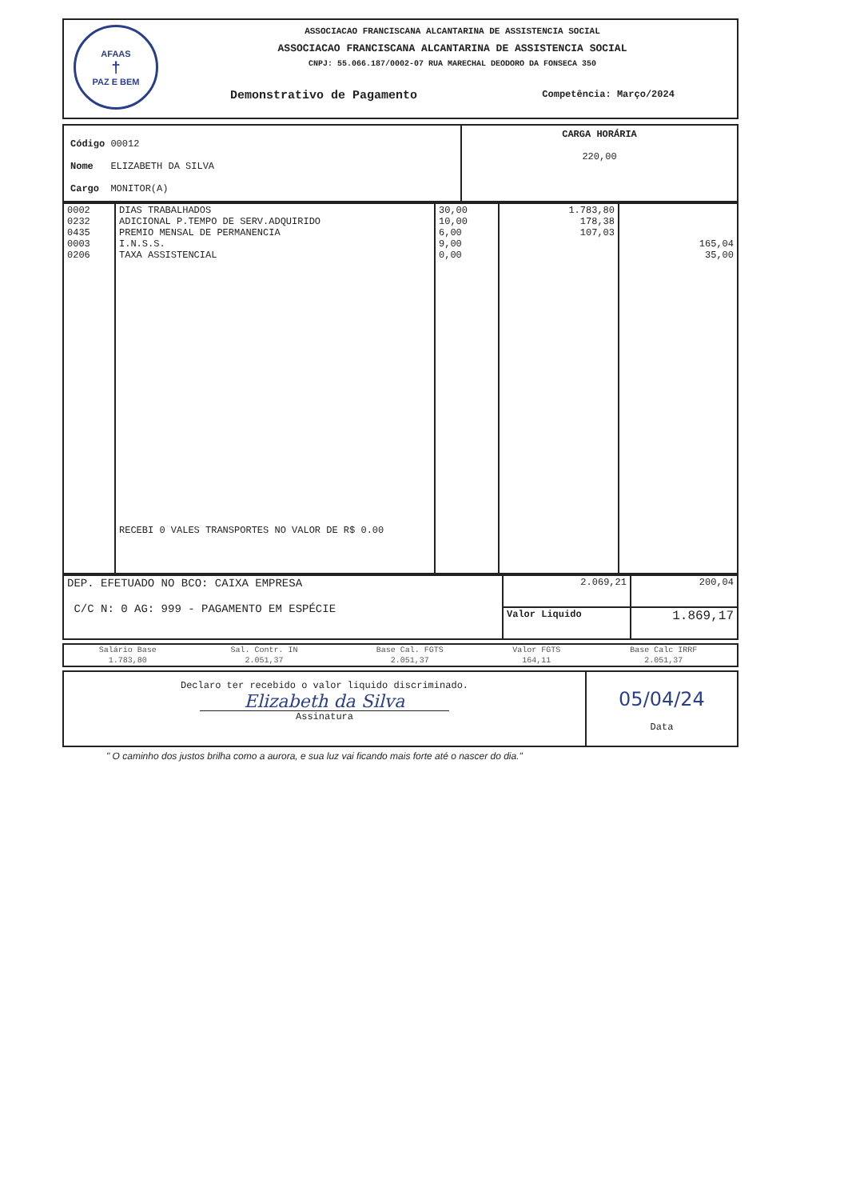AFAAS
†
PAZ E BEM
ASSOCIACAO FRANCISCANA ALCANTARINA DE ASSISTENCIA SOCIAL
ASSOCIACAO FRANCISCANA ALCANTARINA DE ASSISTENCIA SOCIAL
CNPJ: 55.066.187/0002-07 RUA MARECHAL DEODORO DA FONSECA 350
Demonstrativo de Pagamento Competência: Março/2024
| Código 00012 Nome ELIZABETH DA SILVA Cargo MONITOR(A) | CARGA HORÁRIA 220,00 |
| 0002 0232 0435 0003 0206 | DIAS TRABALHADOS ADICIONAL P.TEMPO DE SERV.ADQUIRIDO PREMIO MENSAL DE PERMANENCIA I.N.S.S. TAXA ASSISTENCIAL RECEBI 0 VALES TRANSPORTES NO VALOR DE R$ 0.00 | 30,00 10,00 6,00 9,00 0,00 | 1.783,80 178,38 107,03 | 165,04 35,00 |
| DEP. EFETUADO NO BCO: CAIXA EMPRESA C/C N: 0 AG: 999 - PAGAMENTO EM ESPÉCIE | 2.069,21 | 200,04 |
| | Valor Liquido | 1.869,17 |
| Salário Base | Sal. Contr. IN | Base Cal. FGTS | Valor FGTS | Base Calc IRRF |
| 1.783,80 | 2.051,37 | 2.051,37 | 164,11 | 2.051,37 |
| Declaro ter recebido o valor liquido discriminado. Elizabeth da Silva Assinatura | 05/04/24 Data |
" O caminho dos justos brilha como a aurora, e sua luz vai ficando mais forte até o nascer do dia."